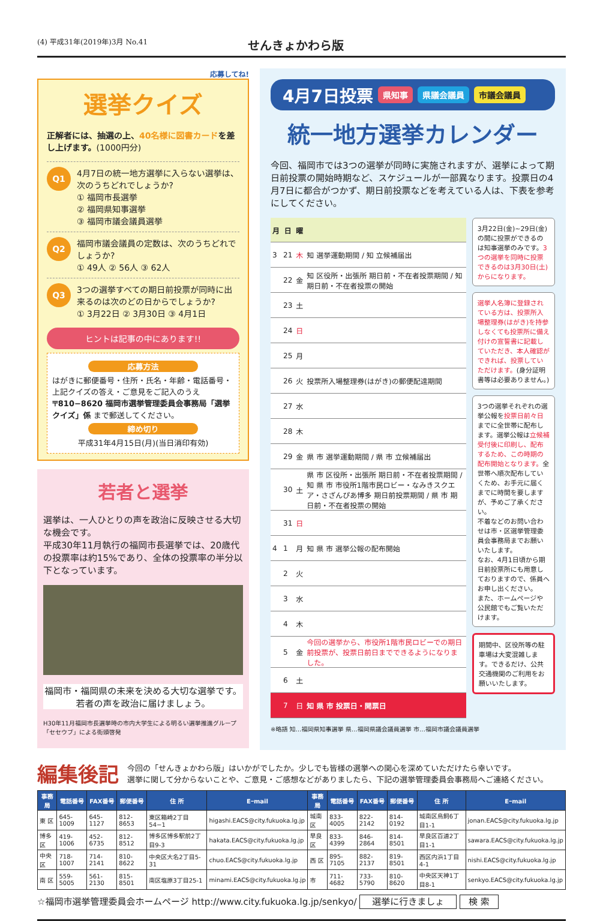(4) 平成31年(2019年)3月 No.41 せんきょかわら版
応募してね!
選挙クイズ
正解者には、抽選の上、40名様に図書カードを差し上げます。(1000円分)
Q1
4月7日の統一地方選挙に入らない選挙は、次のうちどれでしょうか?
① 福岡市長選挙
② 福岡県知事選挙
③ 福岡市議会議員選挙
Q2
福岡市議会議員の定数は、次のうちどれでしょうか?
① 49人 ② 56人 ③ 62人
Q3
3つの選挙すべての期日前投票が同時に出来るのは次のどの日からでしょうか?
① 3月22日 ② 3月30日 ③ 4月1日
ヒントは記事の中にあります!!
応募方法
はがきに郵便番号・住所・氏名・年齢・電話番号・上記クイズの答え・ご意見をご記入のうえ
〒810−8620 福岡市選挙管理委員会事務局「選挙クイズ」係 まで郵送してください。
締め切り
平成31年4月15日(月)(当日消印有効)
若者と選挙
選挙は、一人ひとりの声を政治に反映させる大切な機会です。
平成30年11月執行の福岡市長選挙では、20歳代の投票率は約15%であり、全体の投票率の半分以下となっています。
福岡市・福岡県の未来を決める大切な選挙です。若者の声を政治に届けましょう。
H30年11月福岡市長選挙時の市内大学生による明るい選挙推進グループ「セセウブ」による街頭啓発
4月7日投票 県知事 県議会議員 市議会議員
統一地方選挙カレンダー
今回、福岡市では3つの選挙が同時に実施されますが、選挙によって期日前投票の開始時期など、スケジュールが一部異なります。投票日の4月7日に都合がつかず、期日前投票などを考えている人は、下表を参考にしてください。
| 月 | 日 | 曜 | |
| --- | --- | --- | --- |
| 3 | 21 | 木 | 知 選挙運動期間 / 知 立候補届出 |
| | 22 | 金 | 知 区役所・出張所 期日前・不在者投票期間 / 知 期日前・不在者投票の開始 |
| | 23 | 土 | |
| | 24 | 日 | |
| | 25 | 月 | |
| | 26 | 火 | 投票所入場整理券(はがき)の郵便配達期間 |
| | 27 | 水 | |
| | 28 | 木 | |
| | 29 | 金 | 県 市 選挙運動期間 / 県 市 立候補届出 |
| | 30 | 土 | 県 市 区役所・出張所 期日前・不在者投票期間 / 知 県 市 市役所1階市民ロビー・なみきスクエア・さざんぴあ博多 期日前投票期間 / 県 市 期日前・不在者投票の開始 |
| | 31 | 日 | |
| 4 | 1 | 月 | 知 県 市 選挙公報の配布開始 |
| | 2 | 火 | |
| | 3 | 水 | |
| | 4 | 木 | |
| | 5 | 金 | 今回の選挙から、市役所1階市民ロビーでの期日前投票が、投票日前日までできるようになりました。 |
| | 6 | 土 | |
| | 7 | 日 | 知 県 市 投票日・開票日 |
3月22日(金)~29日(金)の間に投票ができるのは知事選挙のみです。3つの選挙を同時に投票できるのは3月30日(土)からになります。
選挙人名簿に登録されている方は、投票所入場整理券(はがき)を持参しなくても投票所に備え付けの宣誓書に記載していただき、本人確認ができれば、投票していただけます。(身分証明書等は必要ありません。)
3つの選挙それぞれの選挙公報を投票日前々日までに全世帯に配布します。選挙公報は立候補受付後に印刷し、配布するため、この時期の配布開始となります。全世帯へ順次配布していくため、お手元に届くまでに時間を要しますが、予めご了承ください。
不着などのお問い合わせは市・区選挙管理委員会事務局までお願いいたします。
なお、4月1日頃から期日前投票所にも用意しておりますので、係員へお申し出ください。
また、ホームページや公民館でもご覧いただけます。
期間中、区役所等の駐車場は大変混雑します。できるだけ、公共交通機関のご利用をお願いいたします。
※略語 知…福岡県知事選挙 県…福岡県議会議員選挙 市…福岡市議会議員選挙
編集後記
今回の「せんきょかわら版」はいかがでしたか。少しでも皆様の選挙への関心を深めていただけたら幸いです。
選挙に関して分からないことや、ご意見・ご感想などがありましたら、下記の選挙管理委員会事務局へご連絡ください。
| 事務局 | 電話番号 | FAX番号 | 郵便番号 | 住 所 | Eｰmail | 事務局 | 電話番号 | FAX番号 | 郵便番号 | 住 所 | Eｰmail |
| --- | --- | --- | --- | --- | --- | --- | --- | --- | --- | --- | --- |
| 東 区 | 645-1009 | 645-1127 | 812-8653 | 東区箱崎2丁目54−1 | higashi.EACS@city.fukuoka.lg.jp | 城南区 | 833-4005 | 822-2142 | 814-0192 | 城南区鳥飼6丁目1-1 | jonan.EACS@city.fukuoka.lg.jp |
| 博多区 | 419-1006 | 452-6735 | 812-8512 | 博多区博多駅前2丁目9-3 | hakata.EACS@city.fukuoka.lg.jp | 早良区 | 833-4399 | 846-2864 | 814-8501 | 早良区百道2丁目1-1 | sawara.EACS@city.fukuoka.lg.jp |
| 中央区 | 718-1007 | 714-2141 | 810-8622 | 中央区大名2丁目5-31 | chuo.EACS@city.fukuoka.lg.jp | 西 区 | 895-7105 | 882-2137 | 819-8501 | 西区内浜1丁目4-1 | nishi.EACS@city.fukuoka.lg.jp |
| 南 区 | 559-5005 | 561-2130 | 815-8501 | 南区塩原3丁目25-1 | minami.EACS@city.fukuoka.lg.jp | 市 | 711-4682 | 733-5790 | 810-8620 | 中央区天神1丁目8-1 | senkyo.EACS@city.fukuoka.lg.jp |
☆福岡市選挙管理委員会ホームページ http://www.city.fukuoka.lg.jp/senkyo/ 選挙に行きましょ 検 索